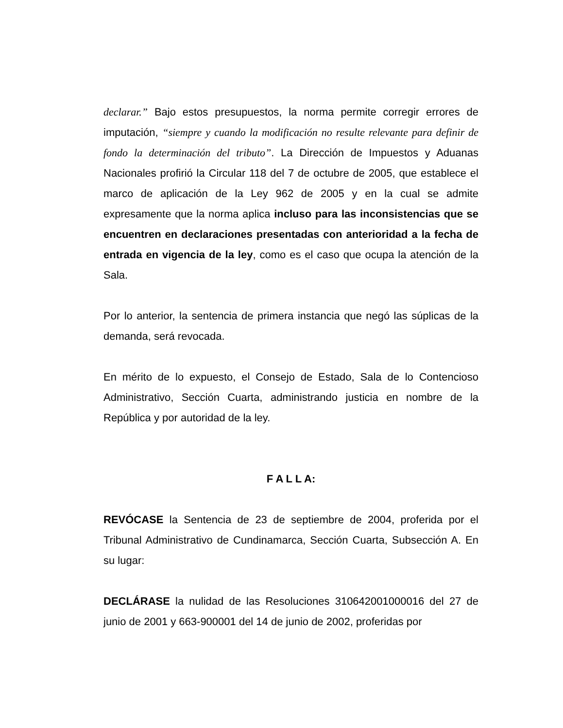declarar.” Bajo estos presupuestos, la norma permite corregir errores de imputación, “siempre y cuando la modificación no resulte relevante para definir de fondo la determinación del tributo”. La Dirección de Impuestos y Aduanas Nacionales profirió la Circular 118 del 7 de octubre de 2005, que establece el marco de aplicación de la Ley 962 de 2005 y en la cual se admite expresamente que la norma aplica incluso para las inconsistencias que se encuentren en declaraciones presentadas con anterioridad a la fecha de entrada en vigencia de la ley, como es el caso que ocupa la atención de la Sala.
Por lo anterior, la sentencia de primera instancia que negó las súplicas de la demanda, será revocada.
En mérito de lo expuesto, el Consejo de Estado, Sala de lo Contencioso Administrativo, Sección Cuarta, administrando justicia en nombre de la República y por autoridad de la ley.
F A L L A:
REVÓCASE la Sentencia de 23 de septiembre de 2004, proferida por el Tribunal Administrativo de Cundinamarca, Sección Cuarta, Subsección A. En su lugar:
DECLÁRASE la nulidad de las Resoluciones 310642001000016 del 27 de junio de 2001 y 663-900001 del 14 de junio de 2002, proferidas por